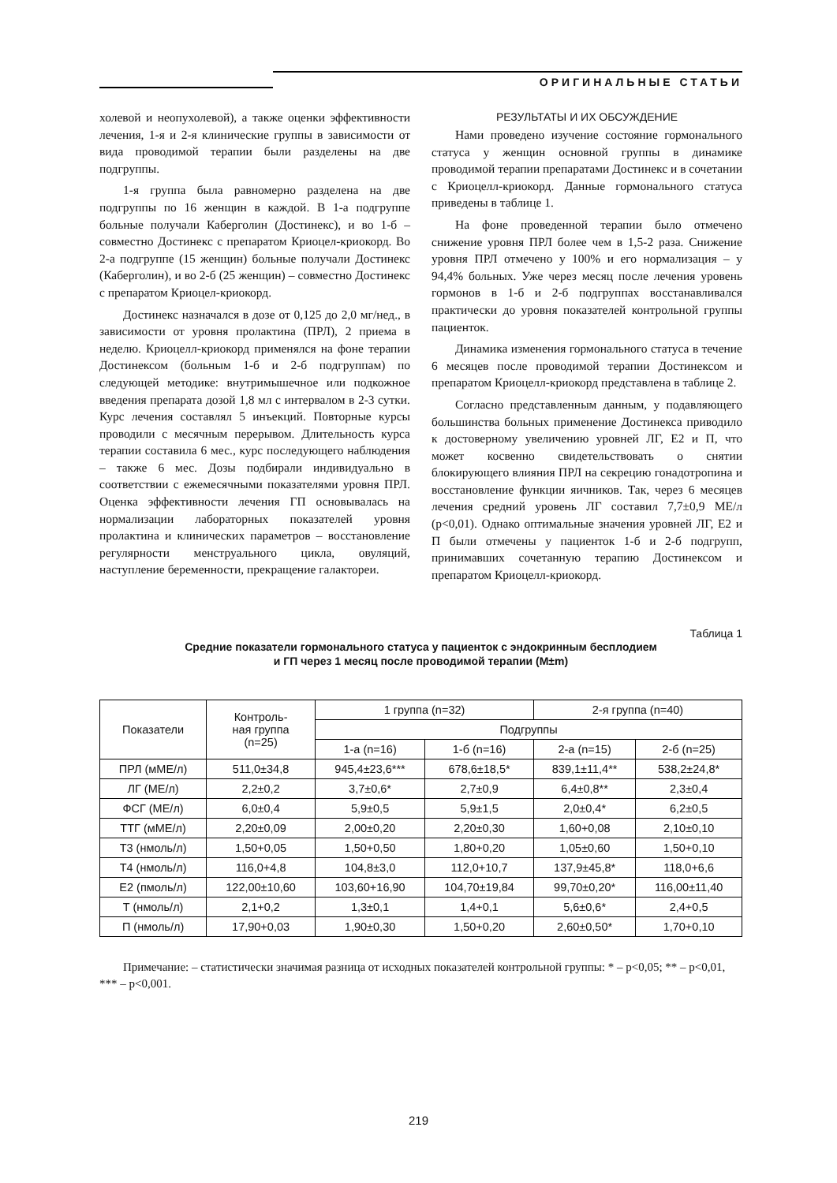ОРИГИНАЛЬНЫЕ СТАТЬИ
холевой и неопухолевой), а также оценки эффективности лечения, 1-я и 2-я клинические группы в зависимости от вида проводимой терапии были разделены на две подгруппы.
1-я группа была равномерно разделена на две подгруппы по 16 женщин в каждой. В 1-а подгруппе больные получали Каберголин (Достинекс), и во 1-б – совместно Достинекс с препаратом Криоцел-криокорд. Во 2-а подгруппе (15 женщин) больные получали Достинекс (Каберголин), и во 2-б (25 женщин) – совместно Достинекс с препаратом Криоцел-криокорд.
Достинекс назначался в дозе от 0,125 до 2,0 мг/нед., в зависимости от уровня пролактина (ПРЛ), 2 приема в неделю. Криоцелл-криокорд применялся на фоне терапии Достинексом (больным 1-б и 2-б подгруппам) по следующей методике: внутримышечное или подкожное введения препарата дозой 1,8 мл с интервалом в 2-3 сутки. Курс лечения составлял 5 инъекций. Повторные курсы проводили с месячным перерывом. Длительность курса терапии составила 6 мес., курс последующего наблюдения – также 6 мес. Дозы подбирали индивидуально в соответствии с ежемесячными показателями уровня ПРЛ. Оценка эффективности лечения ГП основывалась на нормализации лабораторных показателей уровня пролактина и клинических параметров – восстановление регулярности менструального цикла, овуляций, наступление беременности, прекращение галактореи.
РЕЗУЛЬТАТЫ И ИХ ОБСУЖДЕНИЕ
Нами проведено изучение состояние гормонального статуса у женщин основной группы в динамике проводимой терапии препаратами Достинекс и в сочетании с Криоцелл-криокорд. Данные гормонального статуса приведены в таблице 1.
На фоне проведенной терапии было отмечено снижение уровня ПРЛ более чем в 1,5-2 раза. Снижение уровня ПРЛ отмечено у 100% и его нормализация – у 94,4% больных. Уже через месяц после лечения уровень гормонов в 1-б и 2-б подгруппах восстанавливался практически до уровня показателей контрольной группы пациенток.
Динамика изменения гормонального статуса в течение 6 месяцев после проводимой терапии Достинексом и препаратом Криоцелл-криокорд представлена в таблице 2.
Согласно представленным данным, у подавляющего большинства больных применение Достинекса приводило к достоверному увеличению уровней ЛГ, Е2 и П, что может косвенно свидетельствовать о снятии блокирующего влияния ПРЛ на секрецию гонадотропина и восстановление функции яичников. Так, через 6 месяцев лечения средний уровень ЛГ составил 7,7±0,9 МЕ/л (р<0,01). Однако оптимальные значения уровней ЛГ, Е2 и П были отмечены у пациенток 1-б и 2-б подгрупп, принимавших сочетанную терапию Достинексом и препаратом Криоцелл-криокорд.
Таблица 1
Средние показатели гормонального статуса у пациенток с эндокринным бесплодием
и ГП через 1 месяц после проводимой терапии (M±m)
| Показатели | Контроль- ная группа (n=25) | 1 группа (n=32) | | 2-я группа (n=40) | |
| --- | --- | --- | --- | --- | --- |
| | | Подгруппы | | | |
| | | 1-а (n=16) | 1-б (n=16) | 2-а (n=15) | 2-б (n=25) |
| ПРЛ (мМЕ/л) | 511,0±34,8 | 945,4±23,6*** | 678,6±18,5* | 839,1±11,4** | 538,2±24,8* |
| ЛГ (МЕ/л) | 2,2±0,2 | 3,7±0,6* | 2,7±0,9 | 6,4±0,8** | 2,3±0,4 |
| ФСГ (МЕ/л) | 6,0±0,4 | 5,9±0,5 | 5,9±1,5 | 2,0±0,4* | 6,2±0,5 |
| ТТГ (мМЕ/л) | 2,20±0,09 | 2,00±0,20 | 2,20±0,30 | 1,60+0,08 | 2,10±0,10 |
| Т3 (нмоль/л) | 1,50+0,05 | 1,50+0,50 | 1,80+0,20 | 1,05±0,60 | 1,50+0,10 |
| Т4 (нмоль/л) | 116,0+4,8 | 104,8±3,0 | 112,0+10,7 | 137,9±45,8* | 118,0+6,6 |
| Е2 (пмоль/л) | 122,00±10,60 | 103,60+16,90 | 104,70±19,84 | 99,70±0,20* | 116,00±11,40 |
| Т (нмоль/л) | 2,1+0,2 | 1,3±0,1 | 1,4+0,1 | 5,6±0,6* | 2,4+0,5 |
| П (нмоль/л) | 17,90+0,03 | 1,90±0,30 | 1,50+0,20 | 2,60±0,50* | 1,70+0,10 |
Примечание: – статистически значимая разница от исходных показателей контрольной группы: * – р<0,05; ** – р<0,01, *** – р<0,001.
219